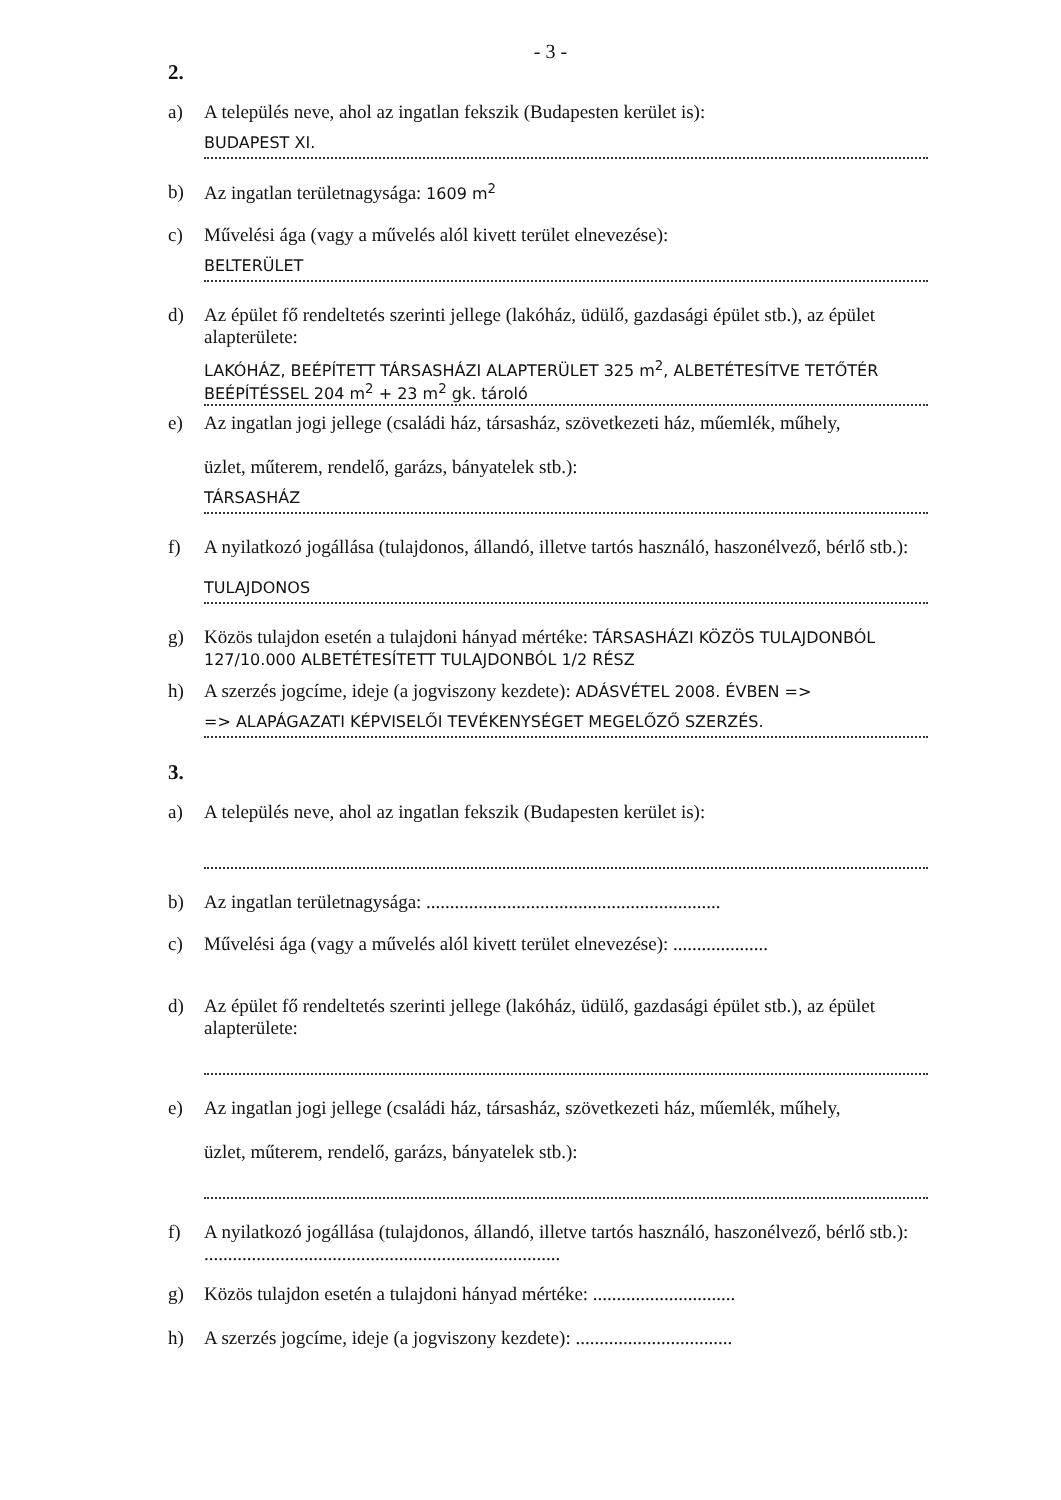- 3 -
2.
a) A település neve, ahol az ingatlan fekszik (Budapesten kerület is):
BUDAPEST XI.
b) Az ingatlan területnagysága: 1609 m<sup>2</sup>
c) Művelési ága (vagy a művelés alól kivett terület elnevezése):
BELTERÜLET
d) Az épület fő rendeltetés szerinti jellege (lakóház, üdülő, gazdasági épület stb.), az épület alapterülete:
LAKÓHÁZ, BEÉPÍTETT TÁRSASHÁZI ALAPTERÜLET 325 m<sup>2</sup>, ALBETÉTESÍTVE TETŐTÉR BEÉPÍTÉSSEL 204 m<sup>2</sup> + 23 m<sup>2</sup> gk. tároló
e) Az ingatlan jogi jellege (családi ház, társasház, szövetkezeti ház, műemlék, műhely,
üzlet, műterem, rendelő, garázs, bányatelek stb.):
TÁRSASHÁZ
f) A nyilatkozó jogállása (tulajdonos, állandó, illetve tartós használó, haszonélvező, bérlő stb.):
TULAJDONOS
g) Közös tulajdon esetén a tulajdoni hányad mértéke: TÁRSASHÁZI KÖZÖS TULAJDONBÓL 127/10.000 ALBETÉTESÍTETT TULAJDONBÓL 1/2 RÉSZ
h) A szerzés jogcíme, ideje (a jogviszony kezdete): ADÁSVÉTEL 2008. ÉVBEN =>
=> ALAPÁGAZATI KÉPVISELŐI TEVÉKENYSÉGET MEGELŐZŐ SZERZÉS.
3.
a) A település neve, ahol az ingatlan fekszik (Budapesten kerület is):
b) Az ingatlan területnagysága: ..............................................................
c) Művelési ága (vagy a művelés alól kivett terület elnevezése): ....................
d) Az épület fő rendeltetés szerinti jellege (lakóház, üdülő, gazdasági épület stb.), az épület alapterülete:
e) Az ingatlan jogi jellege (családi ház, társasház, szövetkezeti ház, műemlék, műhely,
üzlet, műterem, rendelő, garázs, bányatelek stb.):
f) A nyilatkozó jogállása (tulajdonos, állandó, illetve tartós használó, haszonélvező, bérlő stb.): ...........................................................................
g) Közös tulajdon esetén a tulajdoni hányad mértéke: ..............................
h) A szerzés jogcíme, ideje (a jogviszony kezdete): .................................